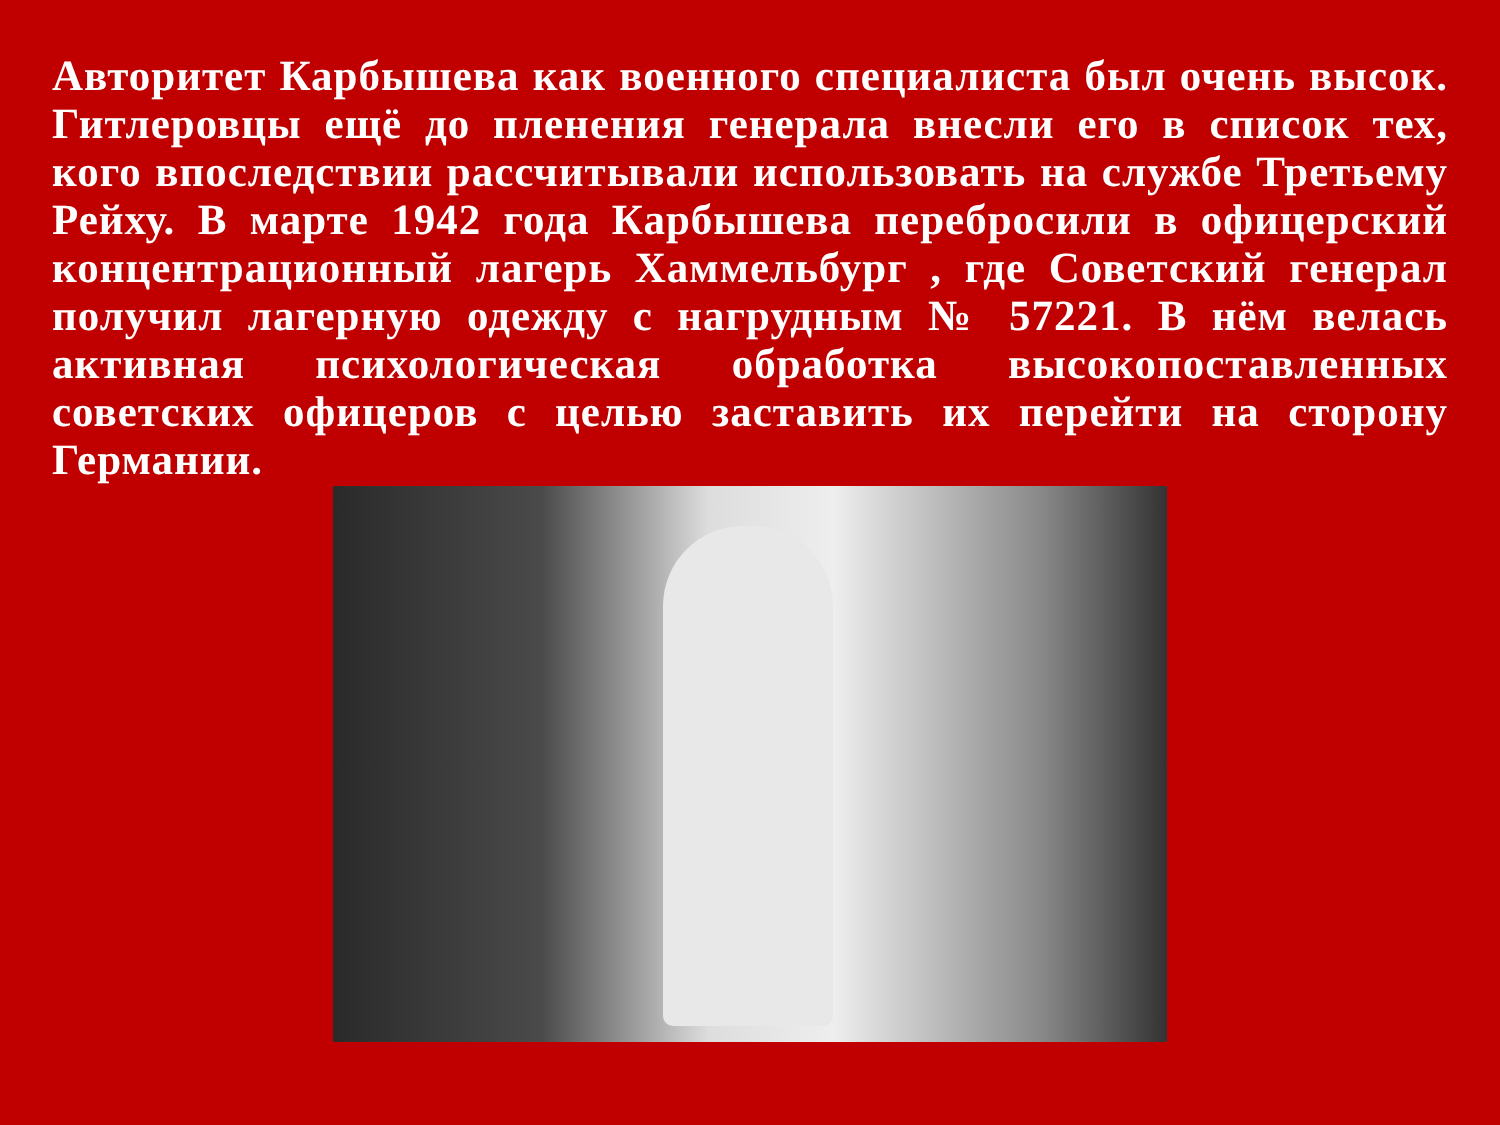Авторитет Карбышева как военного специалиста был очень высок. Гитлеровцы ещё до пленения генерала внесли его в список тех, кого впоследствии рассчитывали использовать на службе Третьему Рейху. В марте 1942 года Карбышева перебросили в офицерский концентрационный лагерь Хаммельбург , где Советский генерал получил лагерную одежду с нагрудным № 57221. В нём велась активная психологическая обработка высокопоставленных советских офицеров с целью заставить их перейти на сторону Германии.